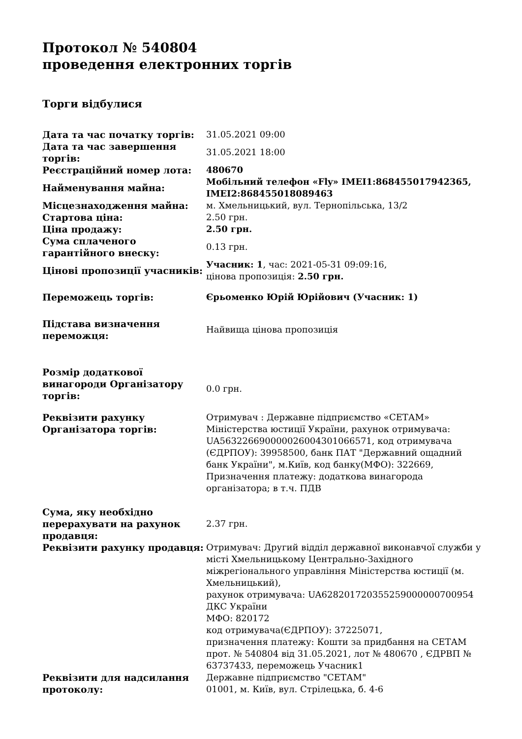Протокол № 540804
проведення електронних торгів
Торги відбулися
| Дата та час початку торгів: | 31.05.2021 09:00 |
| Дата та час завершення торгів: | 31.05.2021 18:00 |
| Реєстраційний номер лота: | 480670 |
| Найменування майна: | Мобільний телефон «Fly» IMEI1:868455017942365, IMEI2:868455018089463 |
| Місцезнаходження майна: | м. Хмельницький, вул. Тернопільська, 13/2 |
| Стартова ціна: | 2.50 грн. |
| Ціна продажу: | 2.50 грн. |
| Сума сплаченого гарантійного внеску: | 0.13 грн. |
| Цінові пропозиції учасників: | Учасник: 1 , час: 2021-05-31 09:09:16, цінова пропозиція: 2.50 грн. |
| Переможець торгів: | Єрьоменко Юрій Юрійович (Учасник: 1) |
| Підстава визначення переможця: | Найвища цінова пропозиція |
| Розмір додаткової винагороди Організатору торгів: | 0.0 грн. |
| Реквізити рахунку Організатора торгів: | Отримувач : Державне підприємство «СЕТАМ» Міністерства юстиції України, рахунок отримувача: UA563226690000026004301066571, код отримувача (ЄДРПОУ): 39958500, банк ПАТ "Державний ощадний банк України", м.Київ, код банку(МФО): 322669, Призначення платежу: додаткова винагорода організатора; в т.ч. ПДВ |
| Сума, яку необхідно перерахувати на рахунок продавця: | 2.37 грн. |
| Реквізити рахунку продавця: | Отримувач: Другий відділ державної виконавчої служби у місті Хмельницькому Центрально-Західного міжрегіонального управління Міністерства юстиції (м. Хмельницький), рахунок отримувача: UA628201720355259000000700954 ДКС України МФО: 820172 код отримувача(ЄДРПОУ): 37225071, призначення платежу: Кошти за придбання на СЕТАМ прот. № 540804 від 31.05.2021, лот № 480670 , ЄДРВП № 63737433, переможець Учасник1 |
| Реквізити для надсилання протоколу: | Державне підприємство "СЕТАМ" 01001, м. Київ, вул. Стрілецька, б. 4-6 |